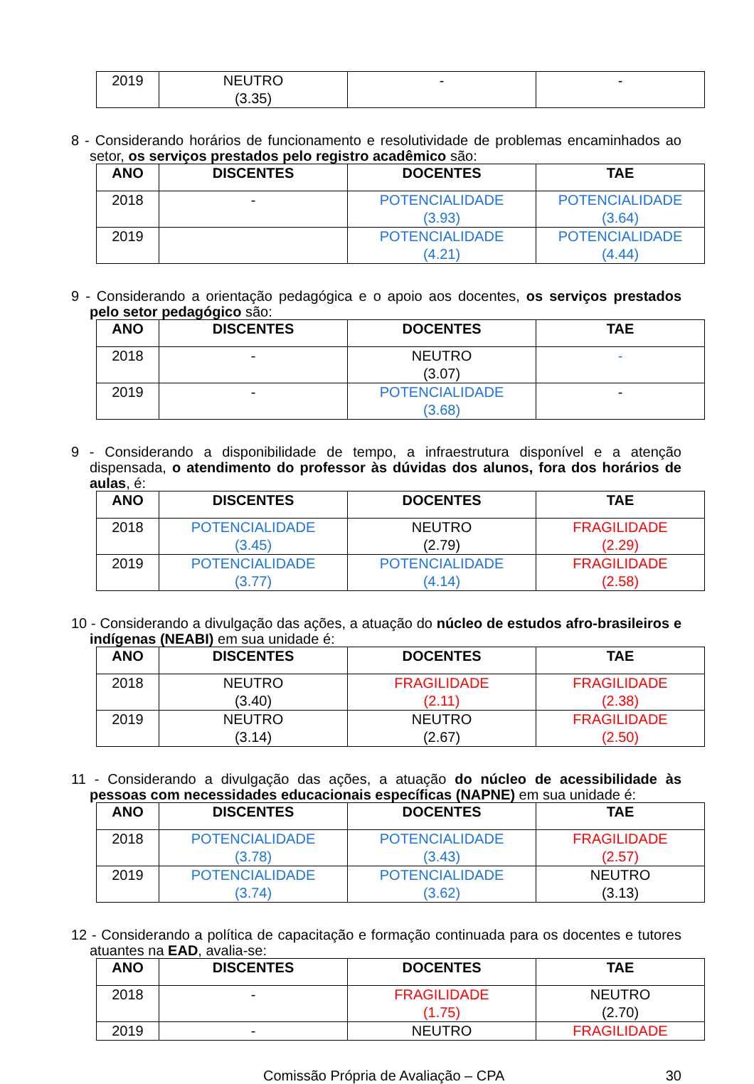| 2019 | NEUTRO (3.35) | - | - |
8 - Considerando horários de funcionamento e resolutividade de problemas encaminhados ao setor, os serviços prestados pelo registro acadêmico são:
| ANO | DISCENTES | DOCENTES | TAE |
| --- | --- | --- | --- |
| 2018 | - | POTENCIALIDADE (3.93) | POTENCIALIDADE (3.64) |
| 2019 | | POTENCIALIDADE (4.21) | POTENCIALIDADE (4.44) |
9 - Considerando a orientação pedagógica e o apoio aos docentes, os serviços prestados pelo setor pedagógico são:
| ANO | DISCENTES | DOCENTES | TAE |
| --- | --- | --- | --- |
| 2018 | - | NEUTRO (3.07) | - |
| 2019 | - | POTENCIALIDADE (3.68) | - |
9 - Considerando a disponibilidade de tempo, a infraestrutura disponível e a atenção dispensada, o atendimento do professor às dúvidas dos alunos, fora dos horários de aulas, é:
| ANO | DISCENTES | DOCENTES | TAE |
| --- | --- | --- | --- |
| 2018 | POTENCIALIDADE (3.45) | NEUTRO (2.79) | FRAGILIDADE (2.29) |
| 2019 | POTENCIALIDADE (3.77) | POTENCIALIDADE (4.14) | FRAGILIDADE (2.58) |
10 - Considerando a divulgação das ações, a atuação do núcleo de estudos afro-brasileiros e indígenas (NEABI) em sua unidade é:
| ANO | DISCENTES | DOCENTES | TAE |
| --- | --- | --- | --- |
| 2018 | NEUTRO (3.40) | FRAGILIDADE (2.11) | FRAGILIDADE (2.38) |
| 2019 | NEUTRO (3.14) | NEUTRO (2.67) | FRAGILIDADE (2.50) |
11 - Considerando a divulgação das ações, a atuação do núcleo de acessibilidade às pessoas com necessidades educacionais específicas (NAPNE) em sua unidade é:
| ANO | DISCENTES | DOCENTES | TAE |
| --- | --- | --- | --- |
| 2018 | POTENCIALIDADE (3.78) | POTENCIALIDADE (3.43) | FRAGILIDADE (2.57) |
| 2019 | POTENCIALIDADE (3.74) | POTENCIALIDADE (3.62) | NEUTRO (3.13) |
12 - Considerando a política de capacitação e formação continuada para os docentes e tutores atuantes na EAD, avalia-se:
| ANO | DISCENTES | DOCENTES | TAE |
| --- | --- | --- | --- |
| 2018 | - | FRAGILIDADE (1.75) | NEUTRO (2.70) |
| 2019 | - | NEUTRO | FRAGILIDADE |
Comissão Própria de Avaliação – CPA 30